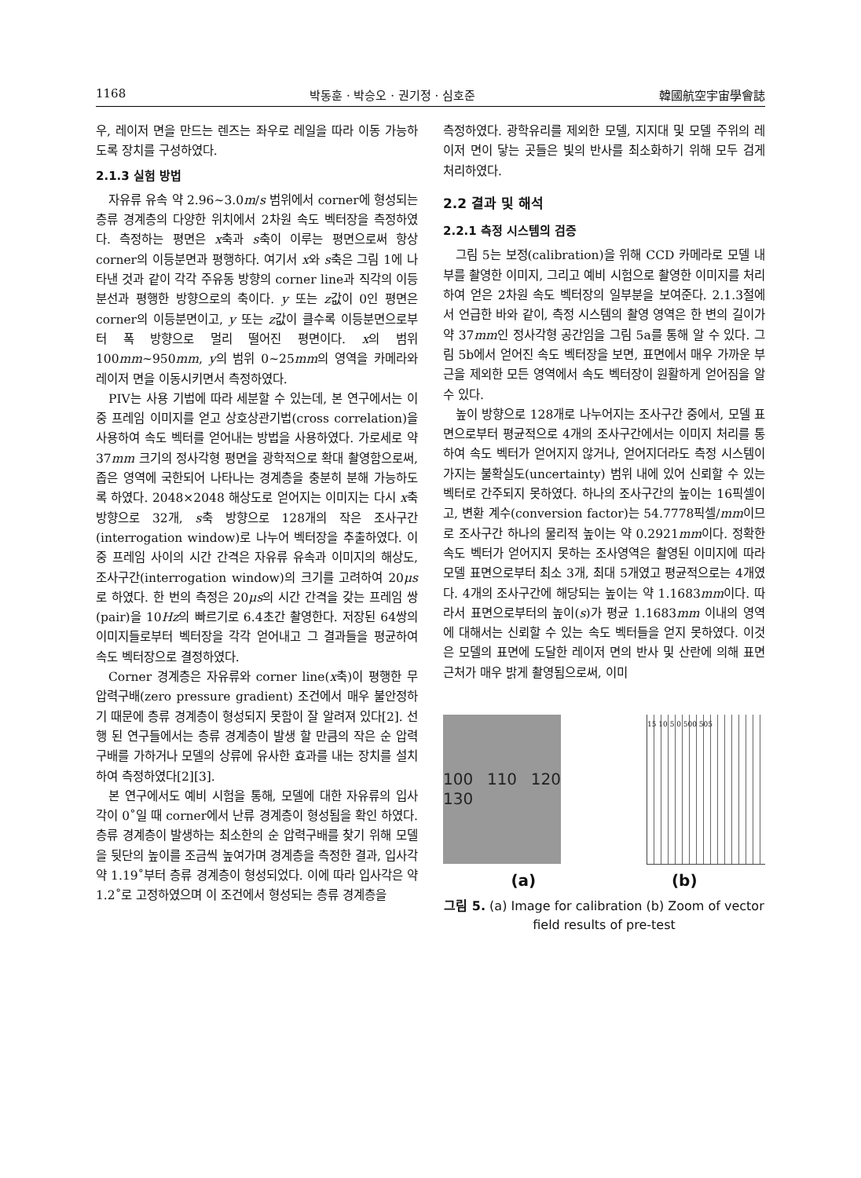1168 박동훈 · 박승오 · 권기정 · 심호준 韓國航空宇宙學會誌
우, 레이저 면을 만드는 렌즈는 좌우로 레일을 따라 이동 가능하도록 장치를 구성하였다.
2.1.3 실험 방법
자유류 유속 약 2.96~3.0m/s 범위에서 corner에 형성되는 층류 경계층의 다양한 위치에서 2차원 속도 벡터장을 측정하였다. 측정하는 평면은 x축과 s축이 이루는 평면으로써 항상 corner의 이등분면과 평행하다. 여기서 x와 s축은 그림 1에 나타낸 것과 같이 각각 주유동 방향의 corner line과 직각의 이등분선과 평행한 방향으로의 축이다. y 또는 z값이 0인 평면은 corner의 이등분면이고, y 또는 z값이 클수록 이등분면으로부터 폭 방향으로 멀리 떨어진 평면이다. x의 범위 100mm~950mm, y의 범위 0~25mm의 영역을 카메라와 레이저 면을 이동시키면서 측정하였다.
PIV는 사용 기법에 따라 세분할 수 있는데, 본 연구에서는 이중 프레임 이미지를 얻고 상호상관기법(cross correlation)을 사용하여 속도 벡터를 얻어내는 방법을 사용하였다. 가로세로 약 37mm 크기의 정사각형 평면을 광학적으로 확대 촬영함으로써, 좁은 영역에 국한되어 나타나는 경계층을 충분히 분해 가능하도록 하였다. 2048×2048 해상도로 얻어지는 이미지는 다시 x축 방향으로 32개, s축 방향으로 128개의 작은 조사구간(interrogation window)로 나누어 벡터장을 추출하였다. 이중 프레임 사이의 시간 간격은 자유류 유속과 이미지의 해상도, 조사구간(interrogation window)의 크기를 고려하여 20μs로 하였다. 한 번의 측정은 20μs의 시간 간격을 갖는 프레임 쌍(pair)을 10Hz의 빠르기로 6.4초간 촬영한다. 저장된 64쌍의 이미지들로부터 벡터장을 각각 얻어내고 그 결과들을 평균하여 속도 벡터장으로 결정하였다.
Corner 경계층은 자유류와 corner line(x축)이 평행한 무 압력구배(zero pressure gradient) 조건에서 매우 불안정하기 때문에 층류 경계층이 형성되지 못함이 잘 알려져 있다[2]. 선행 된 연구들에서는 층류 경계층이 발생 할 만큼의 작은 순 압력구배를 가하거나 모델의 상류에 유사한 효과를 내는 장치를 설치하여 측정하였다[2][3].
본 연구에서도 예비 시험을 통해, 모델에 대한 자유류의 입사각이 0˚일 때 corner에서 난류 경계층이 형성됨을 확인 하였다. 층류 경계층이 발생하는 최소한의 순 압력구배를 찾기 위해 모델을 뒷단의 높이를 조금씩 높여가며 경계층을 측정한 결과, 입사각 약 1.19˚부터 층류 경계층이 형성되었다. 이에 따라 입사각은 약 1.2˚로 고정하였으며 이 조건에서 형성되는 층류 경계층을
측정하였다. 광학유리를 제외한 모델, 지지대 및 모델 주위의 레이저 면이 닿는 곳들은 빛의 반사를 최소화하기 위해 모두 검게 처리하였다.
2.2 결과 및 해석
2.2.1 측정 시스템의 검증
그림 5는 보정(calibration)을 위해 CCD 카메라로 모델 내부를 촬영한 이미지, 그리고 예비 시험으로 촬영한 이미지를 처리하여 얻은 2차원 속도 벡터장의 일부분을 보여준다. 2.1.3절에서 언급한 바와 같이, 측정 시스템의 촬영 영역은 한 변의 길이가 약 37mm인 정사각형 공간임을 그림 5a를 통해 알 수 있다. 그림 5b에서 얻어진 속도 벡터장을 보면, 표면에서 매우 가까운 부근을 제외한 모든 영역에서 속도 벡터장이 원활하게 얻어짐을 알 수 있다.
높이 방향으로 128개로 나누어지는 조사구간 중에서, 모델 표면으로부터 평균적으로 4개의 조사구간에서는 이미지 처리를 통하여 속도 벡터가 얻어지지 않거나, 얻어지더라도 측정 시스템이 가지는 불확실도(uncertainty) 범위 내에 있어 신뢰할 수 있는 벡터로 간주되지 못하였다. 하나의 조사구간의 높이는 16픽셀이고, 변환 계수(conversion factor)는 54.7778픽셀/mm이므로 조사구간 하나의 물리적 높이는 약 0.2921mm이다. 정확한 속도 벡터가 얻어지지 못하는 조사영역은 촬영된 이미지에 따라 모델 표면으로부터 최소 3개, 최대 5개였고 평균적으로는 4개였다. 4개의 조사구간에 해당되는 높이는 약 1.1683mm이다. 따라서 표면으로부터의 높이(s)가 평균 1.1683mm 이내의 영역에 대해서는 신뢰할 수 있는 속도 벡터들을 얻지 못하였다. 이것은 모델의 표면에 도달한 레이저 면의 반사 및 산란에 의해 표면 근처가 매우 밝게 촬영됨으로써, 이미
100 110 120 130
15 10 5 0 500 505
(a) (b)
그림 5. (a) Image for calibration (b) Zoom of vector field results of pre-test